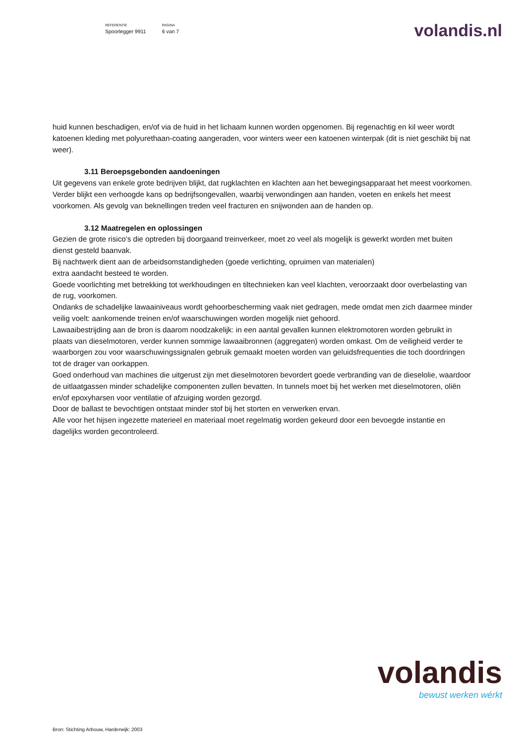REFERENTIE
Spoorlegger 9911
PAGINA
6 van 7
volandis.nl
huid kunnen beschadigen, en/of via de huid in het lichaam kunnen worden opgenomen. Bij regenachtig en kil weer wordt katoenen kleding met polyurethaan-coating aangeraden, voor winters weer een katoenen winterpak (dit is niet geschikt bij nat weer).
3.11 Beroepsgebonden aandoeningen
Uit gegevens van enkele grote bedrijven blijkt, dat rugklachten en klachten aan het bewegingsapparaat het meest voorkomen. Verder blijkt een verhoogde kans op bedrijfsongevallen, waarbij verwondingen aan handen, voeten en enkels het meest voorkomen. Als gevolg van beknellingen treden veel fracturen en snijwonden aan de handen op.
3.12 Maatregelen en oplossingen
Gezien de grote risico's die optreden bij doorgaand treinverkeer, moet zo veel als mogelijk is gewerkt worden met buiten dienst gesteld baanvak.
Bij nachtwerk dient aan de arbeidsomstandigheden (goede verlichting, opruimen van materialen)
extra aandacht besteed te worden.
Goede voorlichting met betrekking tot werkhoudingen en tiltechnieken kan veel klachten, veroorzaakt door overbelasting van de rug, voorkomen.
Ondanks de schadelijke lawaainiveaus wordt gehoorbescherming vaak niet gedragen, mede omdat men zich daarmee minder veilig voelt: aankomende treinen en/of waarschuwingen worden mogelijk niet gehoord.
Lawaaibestrijding aan de bron is daarom noodzakelijk: in een aantal gevallen kunnen elektromotoren worden gebruikt in plaats van dieselmotoren, verder kunnen sommige lawaaibronnen (aggregaten) worden omkast. Om de veiligheid verder te waarborgen zou voor waarschuwingssignalen gebruik gemaakt moeten worden van geluidsfrequenties die toch doordringen tot de drager van oorkappen.
Goed onderhoud van machines die uitgerust zijn met dieselmotoren bevordert goede verbranding van de dieselolie, waardoor de uitlaatgassen minder schadelijke componenten zullen bevatten. In tunnels moet bij het werken met dieselmotoren, oliën en/of epoxyharsen voor ventilatie of afzuiging worden gezorgd.
Door de ballast te bevochtigen ontstaat minder stof bij het storten en verwerken ervan.
Alle voor het hijsen ingezette materieel en materiaal moet regelmatig worden gekeurd door een bevoegde instantie en dagelijks worden gecontroleerd.
volandis
bewust werken wérkt
Bron: Stichting Arbouw, Harderwijk: 2003